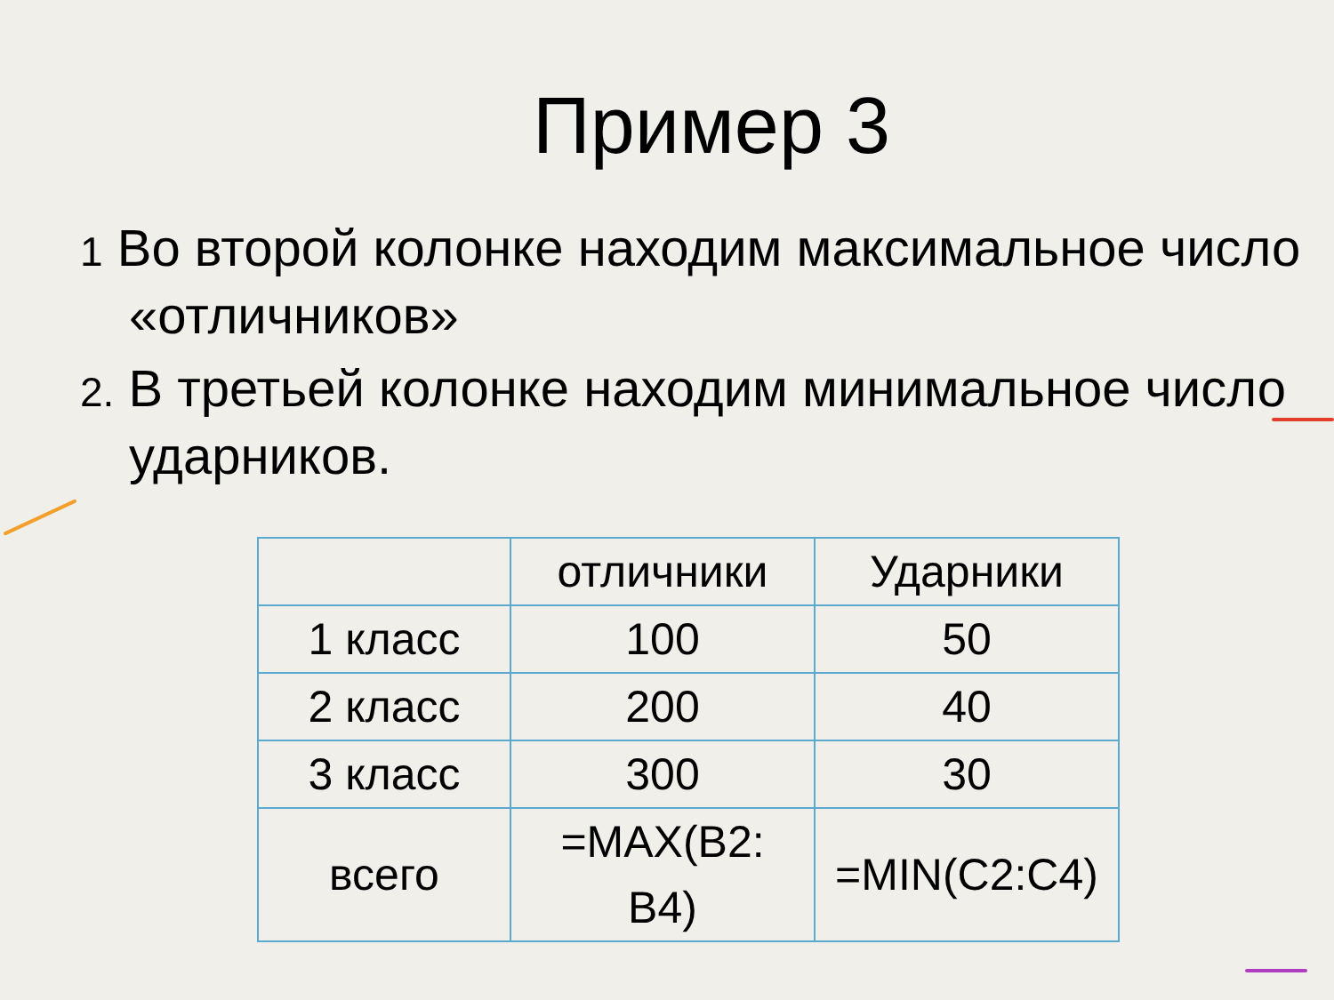Пример 3
1 Во второй колонке находим максимальное число «отличников»
2. В третьей колонке находим минимальное число ударников.
| | отличники | Ударники |
| 1 класс | 100 | 50 |
| 2 класс | 200 | 40 |
| 3 класс | 300 | 30 |
| всего | =MAX(B2: B4) | =MIN(C2:C4) |